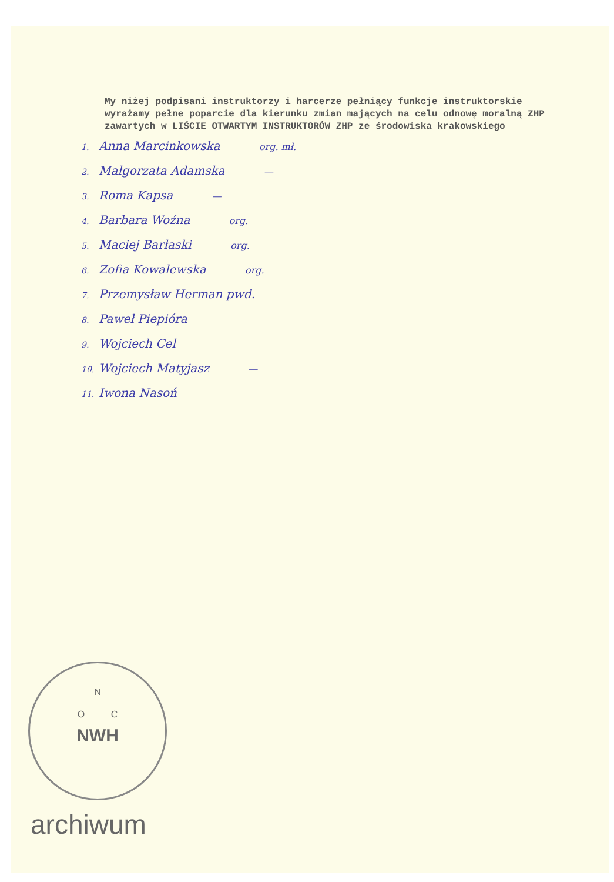My niżej podpisani instruktorzy i harcerze pełniący funkcje instruktorskie wyrażamy pełne poparcie dla kierunku zmian mających na celu odnowę moralną ZHP zawartych w LIŚCIE OTWARTYM INSTRUKTORÓW ZHP ze środowiska krakowskiego
1. Anna Marcinkowska org. mł.
2. Małgorzata Adamska —
3. Roma Kapsa —
4. Barbara Woźna org.
5. Maciej Barłaski org.
6. Zofia Kowalewska org.
7. Przemysław Herman pwd.
8. Paweł Piepióra
9. Wojciech Cel
10. Wojciech Matyjasz —
11. Iwona Nasoń
N
O C
NWH
archiwum